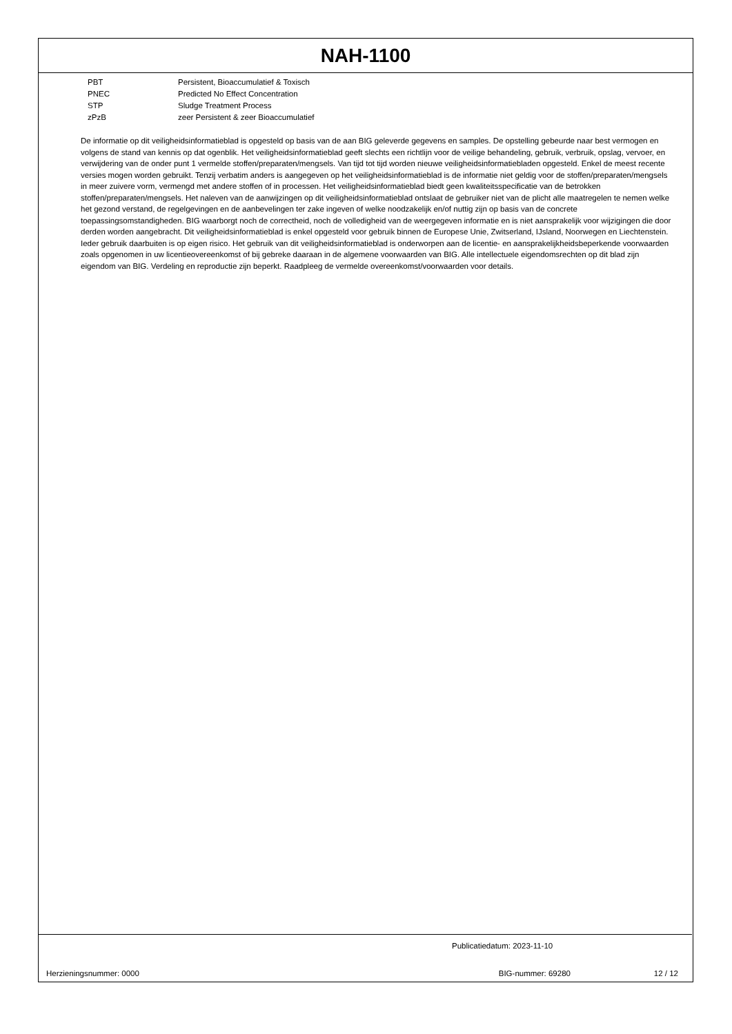NAH-1100
| PBT | Persistent, Bioaccumulatief & Toxisch |
| PNEC | Predicted No Effect Concentration |
| STP | Sludge Treatment Process |
| zPzB | zeer Persistent & zeer Bioaccumulatief |
De informatie op dit veiligheidsinformatieblad is opgesteld op basis van de aan BIG geleverde gegevens en samples. De opstelling gebeurde naar best vermogen en volgens de stand van kennis op dat ogenblik. Het veiligheidsinformatieblad geeft slechts een richtlijn voor de veilige behandeling, gebruik, verbruik, opslag, vervoer, en verwijdering van de onder punt 1 vermelde stoffen/preparaten/mengsels. Van tijd tot tijd worden nieuwe veiligheidsinformatiebladen opgesteld. Enkel de meest recente versies mogen worden gebruikt. Tenzij verbatim anders is aangegeven op het veiligheidsinformatieblad is de informatie niet geldig voor de stoffen/preparaten/mengsels in meer zuivere vorm, vermengd met andere stoffen of in processen. Het veiligheidsinformatieblad biedt geen kwaliteitsspecificatie van de betrokken stoffen/preparaten/mengsels. Het naleven van de aanwijzingen op dit veiligheidsinformatieblad ontslaat de gebruiker niet van de plicht alle maatregelen te nemen welke het gezond verstand, de regelgevingen en de aanbevelingen ter zake ingeven of welke noodzakelijk en/of nuttig zijn op basis van de concrete toepassingsomstandigheden. BIG waarborgt noch de correctheid, noch de volledigheid van de weergegeven informatie en is niet aansprakelijk voor wijzigingen die door derden worden aangebracht. Dit veiligheidsinformatieblad is enkel opgesteld voor gebruik binnen de Europese Unie, Zwitserland, IJsland, Noorwegen en Liechtenstein. Ieder gebruik daarbuiten is op eigen risico. Het gebruik van dit veiligheidsinformatieblad is onderworpen aan de licentie- en aansprakelijkheidsbeperkende voorwaarden zoals opgenomen in uw licentieovereenkomst of bij gebreke daaraan in de algemene voorwaarden van BIG. Alle intellectuele eigendomsrechten op dit blad zijn eigendom van BIG. Verdeling en reproductie zijn beperkt. Raadpleeg de vermelde overeenkomst/voorwaarden voor details.
Publicatiedatum: 2023-11-10
Herzieningsnummer: 0000 BIG-nummer: 69280 12 / 12